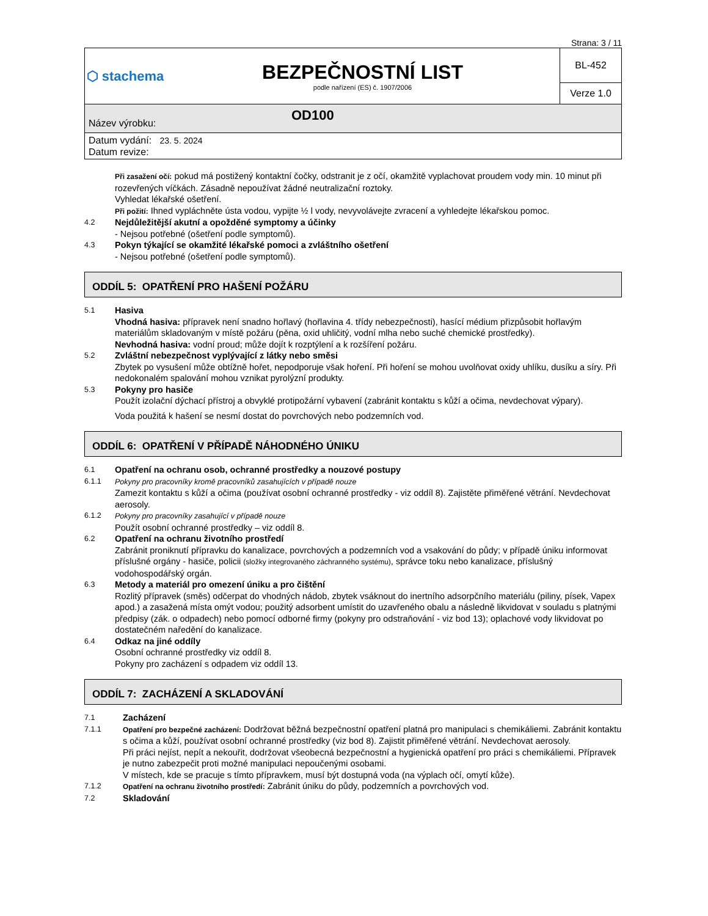Strana: 3 / 11
| ⬡ stachema | BEZPEČNOSTNÍ LIST podle nařízení (ES) č. 1907/2006 | BL-452 |
| | | Verze 1.0 |
Název výrobku: OD100
Datum vydání: 23. 5. 2024
Datum revize:
Při zasažení očí: pokud má postižený kontaktní čočky, odstranit je z očí, okamžitě vyplachovat proudem vody min. 10 minut při rozevřených víčkách. Zásadně nepoužívat žádné neutralizační roztoky.
Vyhledat lékařské ošetření.
Při požití: Ihned vypláchněte ústa vodou, vypijte ½ l vody, nevyvolávejte zvracení a vyhledejte lékařskou pomoc.
4.2
Nejdůležitější akutní a opožděné symptomy a účinky
- Nejsou potřebné (ošetření podle symptomů).
4.3
Pokyn týkající se okamžité lékařské pomoci a zvláštního ošetření
- Nejsou potřebné (ošetření podle symptomů).
ODDÍL 5: OPATŘENÍ PRO HAŠENÍ POŽÁRU
5.1
Hasiva
Vhodná hasiva: přípravek není snadno hořlavý (hořlavina 4. třídy nebezpečnosti), hasící médium přizpůsobit hořlavým materiálům skladovaným v místě požáru (pěna, oxid uhličitý, vodní mlha nebo suché chemické prostředky).
Nevhodná hasiva: vodní proud; může dojít k rozptýlení a k rozšíření požáru.
5.2
Zvláštní nebezpečnost vyplývající z látky nebo směsi
Zbytek po vysušení může obtížně hořet, nepodporuje však hoření. Při hoření se mohou uvolňovat oxidy uhlíku, dusíku a síry. Při nedokonalém spalování mohou vznikat pyrolýzní produkty.
5.3
Pokyny pro hasiče
Použít izolační dýchací přístroj a obvyklé protipožární vybavení (zabránit kontaktu s kůží a očima, nevdechovat výpary).
Voda použitá k hašení se nesmí dostat do povrchových nebo podzemních vod.
ODDÍL 6: OPATŘENÍ V PŘÍPADĚ NÁHODNÉHO ÚNIKU
6.1
Opatření na ochranu osob, ochranné prostředky a nouzové postupy
6.1.1 Pokyny pro pracovníky kromě pracovníků zasahujících v případě nouze
Zamezit kontaktu s kůží a očima (používat osobní ochranné prostředky - viz oddíl 8). Zajistěte přiměřené větrání. Nevdechovat aerosoly.
6.1.2 Pokyny pro pracovníky zasahující v případě nouze
Použít osobní ochranné prostředky – viz oddíl 8.
6.2
Opatření na ochranu životního prostředí
Zabránit proniknutí přípravku do kanalizace, povrchových a podzemních vod a vsakování do půdy; v případě úniku informovat příslušné orgány - hasiče, policii (složky integrovaného záchranného systému), správce toku nebo kanalizace, příslušný vodohospodářský orgán.
6.3
Metody a materiál pro omezení úniku a pro čištění
Rozlitý přípravek (směs) odčerpat do vhodných nádob, zbytek vsáknout do inertního adsorpčního materiálu (piliny, písek, Vapex apod.) a zasažená místa omýt vodou; použitý adsorbent umístit do uzavřeného obalu a následně likvidovat v souladu s platnými předpisy (zák. o odpadech) nebo pomocí odborné firmy (pokyny pro odstraňování - viz bod 13); oplachové vody likvidovat po dostatečném naředění do kanalizace.
6.4
Odkaz na jiné oddíly
Osobní ochranné prostředky viz oddíl 8.
Pokyny pro zacházení s odpadem viz oddíl 13.
ODDÍL 7: ZACHÁZENÍ A SKLADOVÁNÍ
7.1
Zacházení
7.1.1 Opatření pro bezpečné zacházení: Dodržovat běžná bezpečnostní opatření platná pro manipulaci s chemikáliemi. Zabránit kontaktu s očima a kůží, používat osobní ochranné prostředky (viz bod 8). Zajistit přiměřené větrání. Nevdechovat aerosoly.
Při práci nejíst, nepít a nekouřit, dodržovat všeobecná bezpečnostní a hygienická opatření pro práci s chemikáliemi. Přípravek je nutno zabezpečit proti možné manipulaci nepoučenými osobami.
V místech, kde se pracuje s tímto přípravkem, musí být dostupná voda (na výplach očí, omytí kůže).
7.1.2 Opatření na ochranu životního prostředí: Zabránit úniku do půdy, podzemních a povrchových vod.
7.2
Skladování